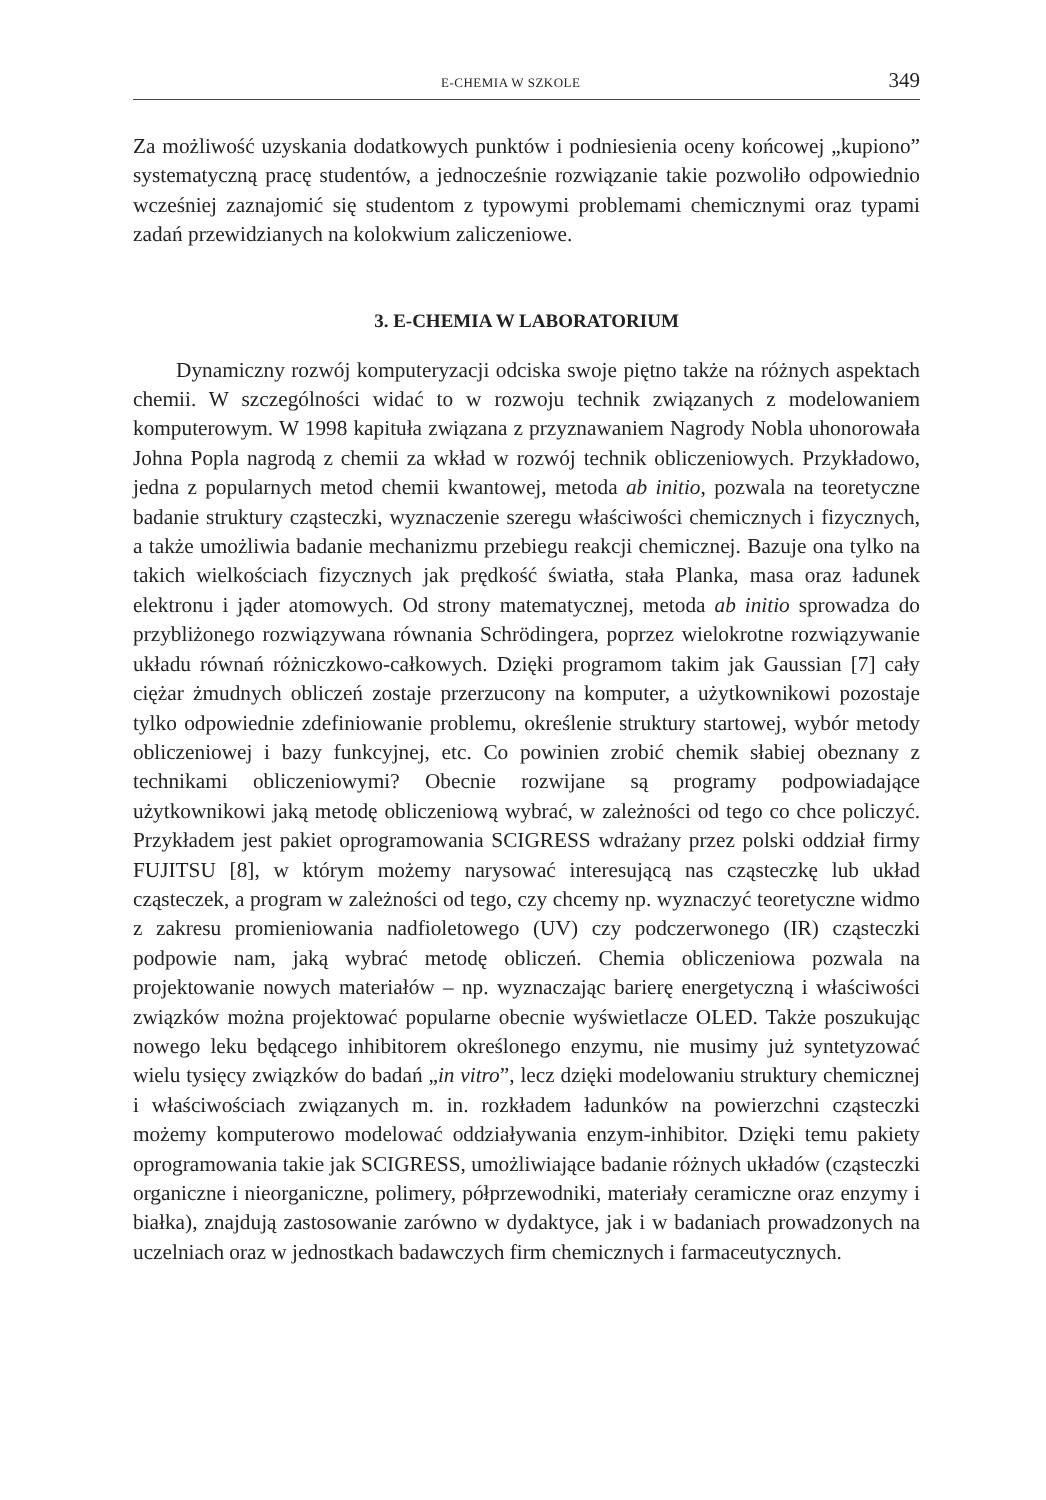E-CHEMIA W SZKOLE 349
Za możliwość uzyskania dodatkowych punktów i podniesienia oceny końcowej „kupiono” systematyczną pracę studentów, a jednocześnie rozwiązanie takie pozwoliło odpowiednio wcześniej zaznajomić się studentom z typowymi problemami chemicznymi oraz typami zadań przewidzianych na kolokwium zaliczeniowe.
3. E-CHEMIA W LABORATORIUM
Dynamiczny rozwój komputeryzacji odciska swoje piętno także na różnych aspektach chemii. W szczególności widać to w rozwoju technik związanych z modelowaniem komputerowym. W 1998 kapituła związana z przyznawaniem Nagrody Nobla uhonorowała Johna Popla nagrodą z chemii za wkład w rozwój technik obliczeniowych. Przykładowo, jedna z popularnych metod chemii kwantowej, metoda ab initio, pozwala na teoretyczne badanie struktury cząsteczki, wyznaczenie szeregu właściwości chemicznych i fizycznych, a także umożliwia badanie mechanizmu przebiegu reakcji chemicznej. Bazuje ona tylko na takich wielkościach fizycznych jak prędkość światła, stała Planka, masa oraz ładunek elektronu i jąder atomowych. Od strony matematycznej, metoda ab initio sprowadza do przybliżonego rozwiązywana równania Schrödingera, poprzez wielokrotne rozwiązywanie układu równań różniczkowo-całkowych. Dzięki programom takim jak Gaussian [7] cały ciężar żmudnych obliczeń zostaje przerzucony na komputer, a użytkownikowi pozostaje tylko odpowiednie zdefiniowanie problemu, określenie struktury startowej, wybór metody obliczeniowej i bazy funkcyjnej, etc. Co powinien zrobić chemik słabiej obeznany z technikami obliczeniowymi? Obecnie rozwijane są programy podpowiadające użytkownikowi jaką metodę obliczeniową wybrać, w zależności od tego co chce policzyć. Przykładem jest pakiet oprogramowania SCIGRESS wdrażany przez polski oddział firmy FUJITSU [8], w którym możemy narysować interesującą nas cząsteczkę lub układ cząsteczek, a program w zależności od tego, czy chcemy np. wyznaczyć teoretyczne widmo z zakresu promieniowania nadfioletowego (UV) czy podczerwonego (IR) cząsteczki podpowie nam, jaką wybrać metodę obliczeń. Chemia obliczeniowa pozwala na projektowanie nowych materiałów – np. wyznaczając barierę energetyczną i właściwości związków można projektować popularne obecnie wyświetlacze OLED. Także poszukując nowego leku będącego inhibitorem określonego enzymu, nie musimy już syntetyzować wielu tysięcy związków do badań „in vitro”, lecz dzięki modelowaniu struktury chemicznej i właściwościach związanych m. in. rozkładem ładunków na powierzchni cząsteczki możemy komputerowo modelować oddziaływania enzym-inhibitor. Dzięki temu pakiety oprogramowania takie jak SCIGRESS, umożliwiające badanie różnych układów (cząsteczki organiczne i nieorganiczne, polimery, półprzewodniki, materiały ceramiczne oraz enzymy i białka), znajdują zastosowanie zarówno w dydaktyce, jak i w badaniach prowadzonych na uczelniach oraz w jednostkach badawczych firm chemicznych i farmaceutycznych.